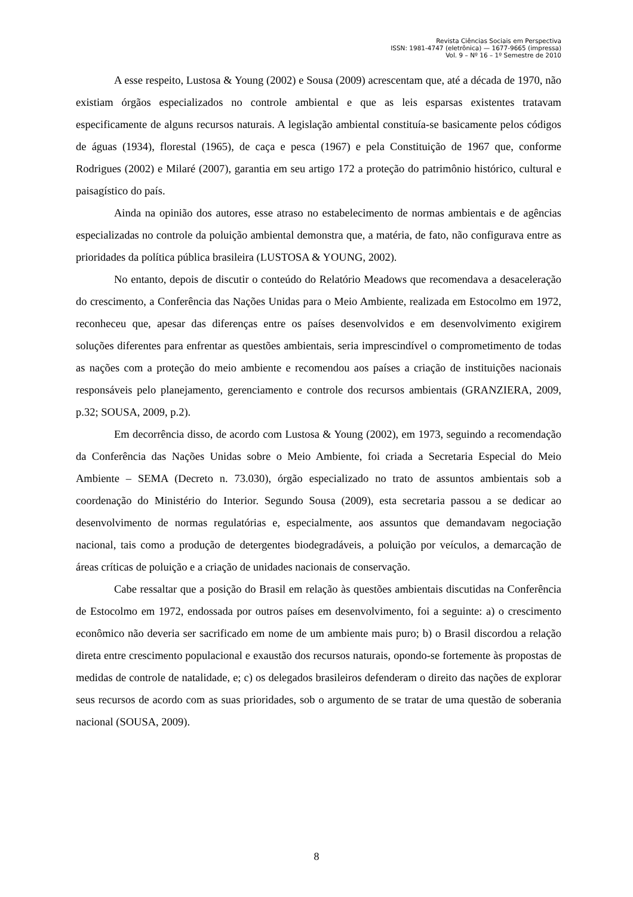Revista Ciências Sociais em Perspectiva
ISSN: 1981-4747 (eletrônica) — 1677-9665 (impressa)
Vol. 9 – Nº 16 – 1º Semestre de 2010
A esse respeito, Lustosa & Young (2002) e Sousa (2009) acrescentam que, até a década de 1970, não existiam órgãos especializados no controle ambiental e que as leis esparsas existentes tratavam especificamente de alguns recursos naturais. A legislação ambiental constituía-se basicamente pelos códigos de águas (1934), florestal (1965), de caça e pesca (1967) e pela Constituição de 1967 que, conforme Rodrigues (2002) e Milaré (2007), garantia em seu artigo 172 a proteção do patrimônio histórico, cultural e paisagístico do país.
Ainda na opinião dos autores, esse atraso no estabelecimento de normas ambientais e de agências especializadas no controle da poluição ambiental demonstra que, a matéria, de fato, não configurava entre as prioridades da política pública brasileira (LUSTOSA & YOUNG, 2002).
No entanto, depois de discutir o conteúdo do Relatório Meadows que recomendava a desaceleração do crescimento, a Conferência das Nações Unidas para o Meio Ambiente, realizada em Estocolmo em 1972, reconheceu que, apesar das diferenças entre os países desenvolvidos e em desenvolvimento exigirem soluções diferentes para enfrentar as questões ambientais, seria imprescindível o comprometimento de todas as nações com a proteção do meio ambiente e recomendou aos países a criação de instituições nacionais responsáveis pelo planejamento, gerenciamento e controle dos recursos ambientais (GRANZIERA, 2009, p.32; SOUSA, 2009, p.2).
Em decorrência disso, de acordo com Lustosa & Young (2002), em 1973, seguindo a recomendação da Conferência das Nações Unidas sobre o Meio Ambiente, foi criada a Secretaria Especial do Meio Ambiente – SEMA (Decreto n. 73.030), órgão especializado no trato de assuntos ambientais sob a coordenação do Ministério do Interior. Segundo Sousa (2009), esta secretaria passou a se dedicar ao desenvolvimento de normas regulatórias e, especialmente, aos assuntos que demandavam negociação nacional, tais como a produção de detergentes biodegradáveis, a poluição por veículos, a demarcação de áreas críticas de poluição e a criação de unidades nacionais de conservação.
Cabe ressaltar que a posição do Brasil em relação às questões ambientais discutidas na Conferência de Estocolmo em 1972, endossada por outros países em desenvolvimento, foi a seguinte: a) o crescimento econômico não deveria ser sacrificado em nome de um ambiente mais puro; b) o Brasil discordou a relação direta entre crescimento populacional e exaustão dos recursos naturais, opondo-se fortemente às propostas de medidas de controle de natalidade, e; c) os delegados brasileiros defenderam o direito das nações de explorar seus recursos de acordo com as suas prioridades, sob o argumento de se tratar de uma questão de soberania nacional (SOUSA, 2009).
8